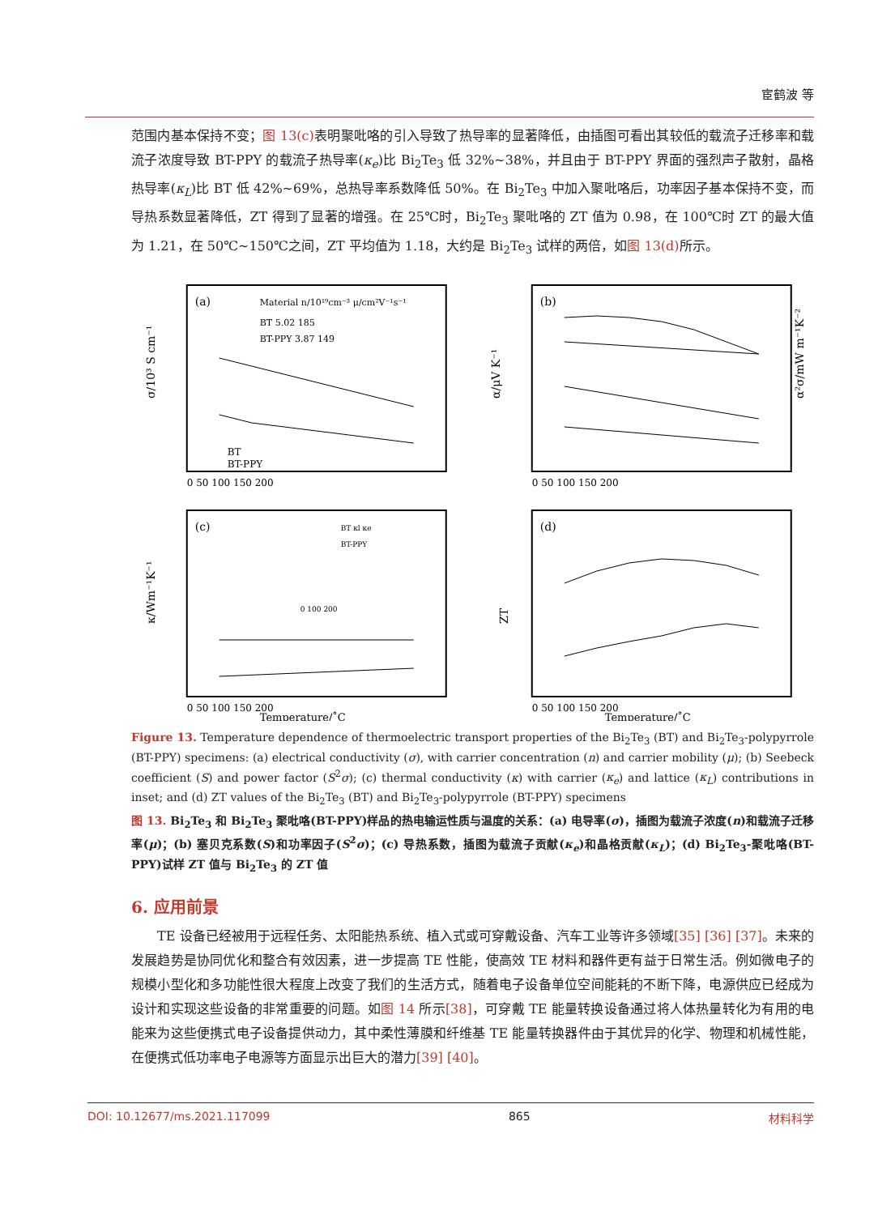宦鹤波 等
范围内基本保持不变；图 13(c) 表明聚吡咯的引入导致了热导率的显著降低，由插图可看出其较低的载流子迁移率和载流子浓度导致 BT-PPY 的载流子热导率(κ<sub>e</sub>)比 Bi<sub>2</sub>Te<sub>3</sub> 低 32%~38%，并且由于 BT-PPY 界面的强烈声子散射，晶格热导率(κ<sub>L</sub>)比 BT 低 42%~69%，总热导率系数降低 50%。在 Bi<sub>2</sub>Te<sub>3</sub> 中加入聚吡咯后，功率因子基本保持不变，而导热系数显著降低，ZT 得到了显著的增强。在 25℃时，Bi<sub>2</sub>Te<sub>3</sub> 聚吡咯的 ZT 值为 0.98，在 100℃时 ZT 的最大值为 1.21，在 50℃~150℃之间，ZT 平均值为 1.18，大约是 Bi<sub>2</sub>Te<sub>3</sub> 试样的两倍，如图 13(d) 所示。
(a)
σ/10³ S cm⁻¹
Material n/10¹⁹cm⁻³ μ/cm²V⁻¹s⁻¹
BT 5.02 185
BT-PPY 3.87 149
BT
BT-PPY
0 50 100 150 200
(b)
α/μV K⁻¹
α²σ/mW m⁻¹K⁻²
0 50 100 150 200
(c)
κ/Wm⁻¹K⁻¹
BT κl κe
BT-PPY
0 100 200
0 50 100 150 200
Temperature/˚C
(d)
ZT
0 50 100 150 200
Temperature/˚C
Figure 13. Temperature dependence of thermoelectric transport properties of the Bi<sub>2</sub>Te<sub>3</sub> (BT) and Bi<sub>2</sub>Te<sub>3</sub>-polypyrrole (BT-PPY) specimens: (a) electrical conductivity (σ), with carrier concentration (n) and carrier mobility (μ); (b) Seebeck coefficient (S) and power factor (S<sup>2</sup>σ); (c) thermal conductivity (κ) with carrier (κ<sub>e</sub>) and lattice (κ<sub>L</sub>) contributions in inset; and (d) ZT values of the Bi<sub>2</sub>Te<sub>3</sub> (BT) and Bi<sub>2</sub>Te<sub>3</sub>-polypyrrole (BT-PPY) specimens
图 13. Bi<sub>2</sub>Te<sub>3</sub> 和 Bi<sub>2</sub>Te<sub>3</sub> 聚吡咯(BT-PPY)样品的热电输运性质与温度的关系：(a) 电导率(σ)，插图为载流子浓度(n)和载流子迁移率(μ)；(b) 塞贝克系数(S)和功率因子(S<sup>2</sup>σ)；(c) 导热系数，插图为载流子贡献(κ<sub>e</sub>)和晶格贡献(κ<sub>L</sub>)；(d) Bi<sub>2</sub>Te<sub>3</sub>-聚吡咯(BT-PPY)试样 ZT 值与 Bi<sub>2</sub>Te<sub>3</sub> 的 ZT 值
6. 应用前景
  TE 设备已经被用于远程任务、太阳能热系统、植入式或可穿戴设备、汽车工业等许多领域[35] [36] [37]。未来的发展趋势是协同优化和整合有效因素，进一步提高 TE 性能，使高效 TE 材料和器件更有益于日常生活。例如微电子的规模小型化和多功能性很大程度上改变了我们的生活方式，随着电子设备单位空间能耗的不断下降，电源供应已经成为设计和实现这些设备的非常重要的问题。如图 14 所示[38]，可穿戴 TE 能量转换设备通过将人体热量转化为有用的电能来为这些便携式电子设备提供动力，其中柔性薄膜和纤维基 TE 能量转换器件由于其优异的化学、物理和机械性能，在便携式低功率电子电源等方面显示出巨大的潜力[39] [40]。
DOI: 10.12677/ms.2021.117099 865 材料科学